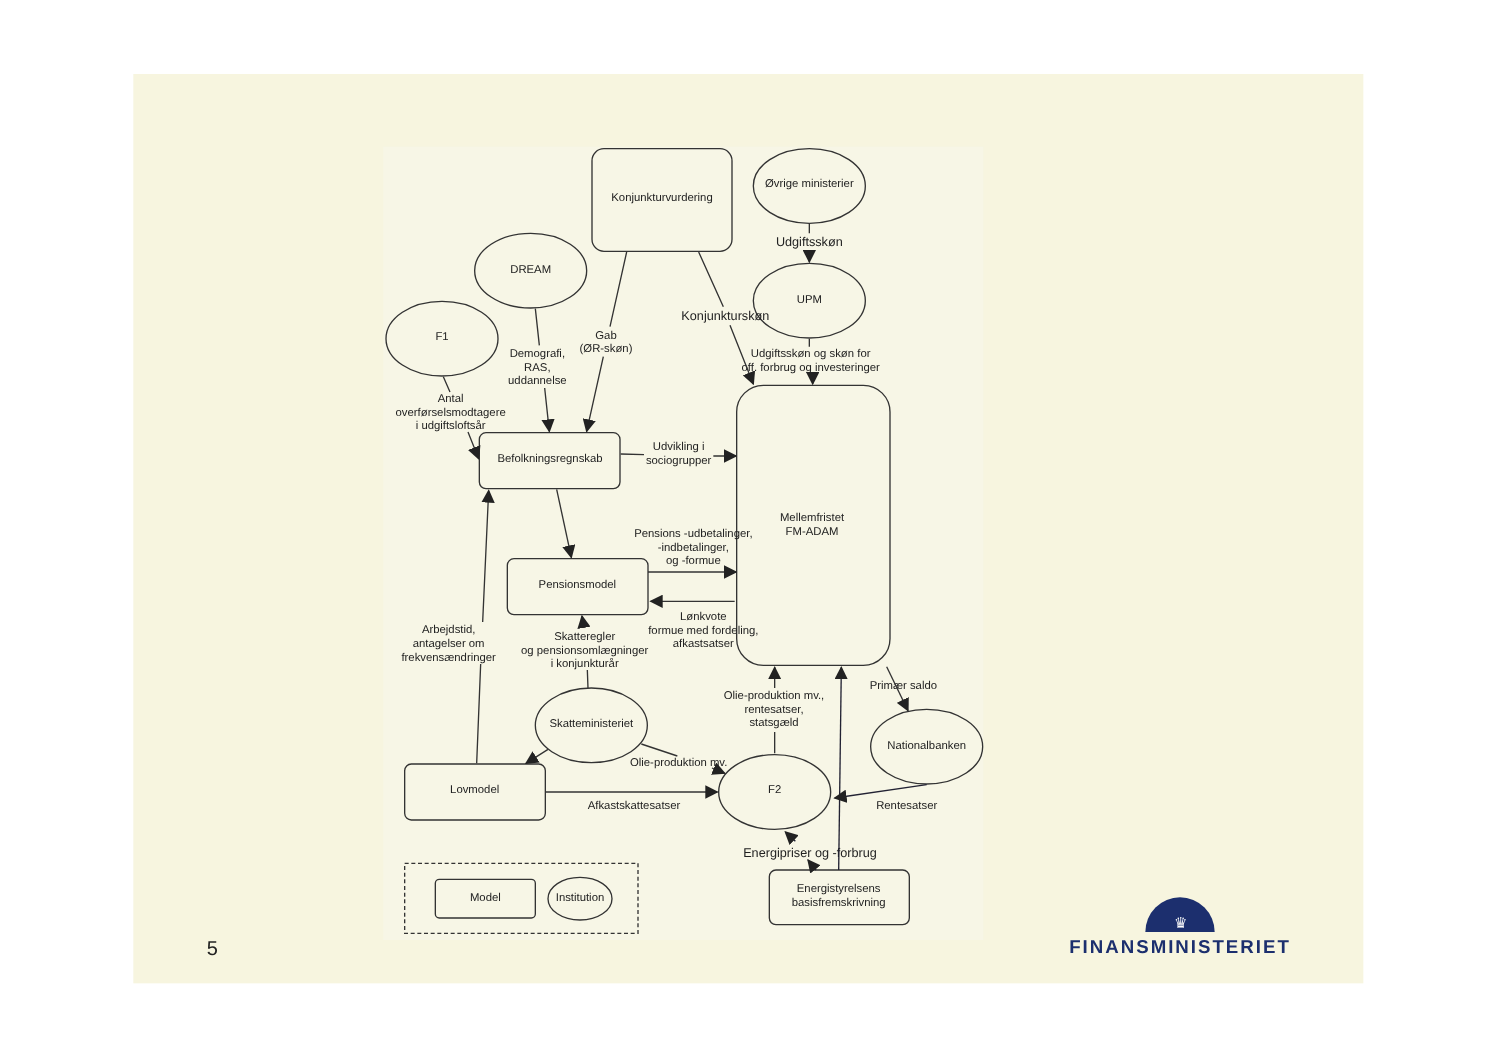Konjunkturvurdering
Øvrige ministerier
Udgiftsskøn
DREAM
UPM
F1
Konjunkturskøn
Gab
(ØR-skøn)
Demografi,
RAS,
uddannelse
Udgiftsskøn og skøn for
off. forbrug og investeringer
Antal
overførselsmodtagere
i udgiftsloftsår
Mellemfristet
FM-ADAM
Befolkningsregnskab
Udvikling i
sociogrupper
Pensions -udbetalinger,
-indbetalinger,
og -formue
Pensionsmodel
Lønkvote
formue med fordeling,
afkastsatser
Arbejdstid,
antagelser om
frekvensændringer
Skatteregler
og pensionsomlægninger
i konjunkturår
Primær saldo
Olie-produktion mv.,
rentesatser,
statsgæld
Skatteministeriet
Nationalbanken
Olie-produktion mv.
Lovmodel
F2
Afkastskattesatser
Rentesatser
Energipriser og -forbrug
Energistyrelsens
basisfremskrivning
Model
Institution
5
♛
FINANSMINISTERIET